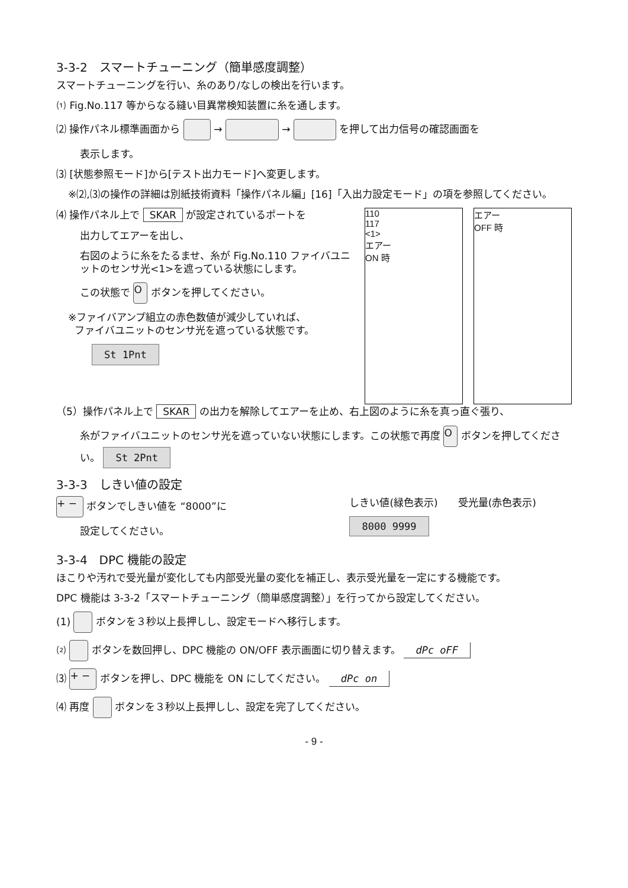3-3-2　スマートチューニング（簡単感度調整）
スマートチューニングを行い、糸のあり/なしの検出を行います。
⑴ Fig.No.117 等からなる縫い目異常検知装置に糸を通します。
⑵ 操作パネル標準画面から → → を押して出力信号の確認画面を
表示します。
⑶ [状態参照モード]から[テスト出力モード]へ変更します。
※⑵,⑶の操作の詳細は別紙技術資料「操作パネル編」[16]「入出力設定モード」の項を参照してください。
⑷ 操作パネル上で SKAR が設定されているポートを
出力してエアーを出し、
右図のように糸をたるませ、糸が Fig.No.110 ファイバユニットのセンサ光<1>を遮っている状態にします。
この状態で O ボタンを押してください。
※ファイバアンプ組立の赤色数値が減少していれば、
ファイバユニットのセンサ光を遮っている状態です。
St 1Pnt
110
117
<1>
エアー
ON 時
エアー
OFF 時
（5）操作パネル上で SKAR の出力を解除してエアーを止め、右上図のように糸を真っ直ぐ張り、
糸がファイバユニットのセンサ光を遮っていない状態にします。この状態で再度 O ボタンを押してください。 St 2Pnt
3-3-3　しきい値の設定
+ − ボタンでしきい値を “8000”に
設定してください。
しきい値(緑色表示)　　受光量(赤色表示)
8000 9999
3-3-4　DPC 機能の設定
ほこりや汚れで受光量が変化しても内部受光量の変化を補正し、表示受光量を一定にする機能です。
DPC 機能は 3-3-2「スマートチューニング（簡単感度調整）」を行ってから設定してください。
(1) ボタンを３秒以上長押しし、設定モードへ移行します。
⑵ ボタンを数回押し、DPC 機能の ON/OFF 表示画面に切り替えます。 dPc oFF
⑶ + − ボタンを押し、DPC 機能を ON にしてください。 dPc on
⑷ 再度 ボタンを３秒以上長押しし、設定を完了してください。
- 9 -